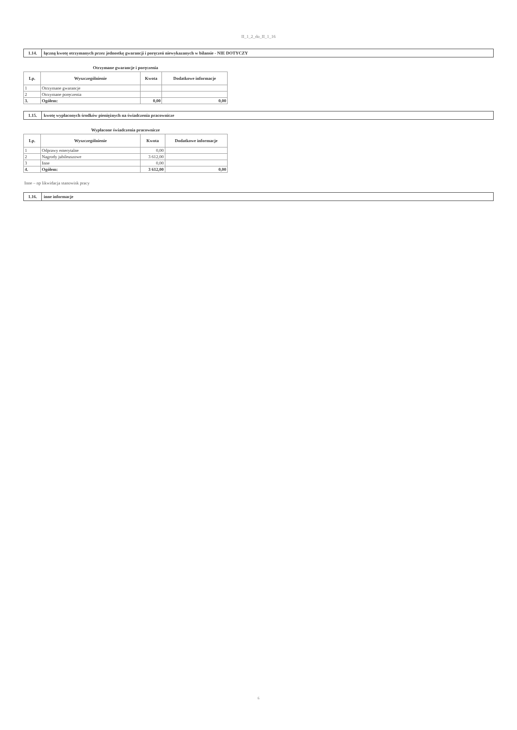II_1_2_do_II_1_16
1.14. łączną kwotę otrzymanych przez jednostkę gwarancji i poręczeń niewykazanych w bilansie - NIE DOTYCZY
Otrzymane gwarancje i poręczenia
| Lp. | Wyszczególnienie | Kwota | Dodatkowe informacje |
| --- | --- | --- | --- |
| 1 | Otrzymane gwarancje | | |
| 2 | Otrzymane poręczenia | | |
| 3. | Ogółem: | 0,00 | 0,00 |
1.15. kwotę wypłaconych środków pieniężnych na świadczenia pracownicze
Wypłacone świadczenia pracownicze
| Lp. | Wyszczególnienie | Kwota | Dodatkowe informacje |
| --- | --- | --- | --- |
| 1 | Odprawy emerytalne | 0,00 | |
| 2 | Nagrody jubileuszowe | 3 612,00 | |
| 3 | Inne | 0,00 | |
| 4. | Ogółem: | 3 612,00 | 0,00 |
Inne – np likwidacja stanowisk pracy
1.16. inne informacje
6